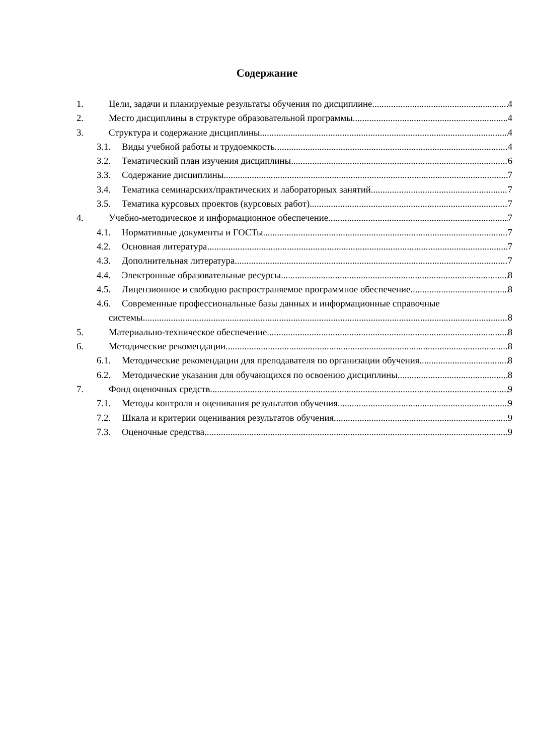Содержание
1. Цели, задачи и планируемые результаты обучения по дисциплине 4
2. Место дисциплины в структуре образовательной программы 4
3. Структура и содержание дисциплины 4
3.1. Виды учебной работы и трудоемкость 4
3.2. Тематический план изучения дисциплины 6
3.3. Содержание дисциплины 7
3.4. Тематика семинарских/практических и лабораторных занятий 7
3.5. Тематика курсовых проектов (курсовых работ) 7
4. Учебно-методическое и информационное обеспечение 7
4.1. Нормативные документы и ГОСТы 7
4.2. Основная литература 7
4.3. Дополнительная литература 7
4.4. Электронные образовательные ресурсы 8
4.5. Лицензионное и свободно распространяемое программное обеспечение 8
4.6. Современные профессиональные базы данных и информационные справочные
системы 8
5. Материально-техническое обеспечение 8
6. Методические рекомендации 8
6.1. Методические рекомендации для преподавателя по организации обучения 8
6.2. Методические указания для обучающихся по освоению дисциплины 8
7. Фонд оценочных средств 9
7.1. Методы контроля и оценивания результатов обучения 9
7.2. Шкала и критерии оценивания результатов обучения 9
7.3. Оценочные средства 9